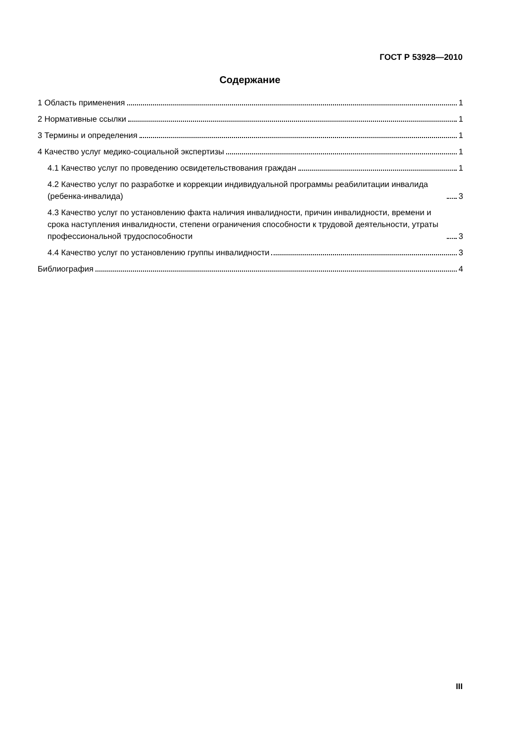ГОСТ Р 53928—2010
Содержание
1 Область применения 1
2 Нормативные ссылки 1
3 Термины и определения 1
4 Качество услуг медико-социальной экспертизы 1
4.1 Качество услуг по проведению освидетельствования граждан 1
4.2 Качество услуг по разработке и коррекции индивидуальной программы реабилитации инвалида (ребенка-инвалида) 3
4.3 Качество услуг по установлению факта наличия инвалидности, причин инвалидности, времени и срока наступления инвалидности, степени ограничения способности к трудовой деятельности, утраты профессиональной трудоспособности 3
4.4 Качество услуг по установлению группы инвалидности 3
Библиография 4
III